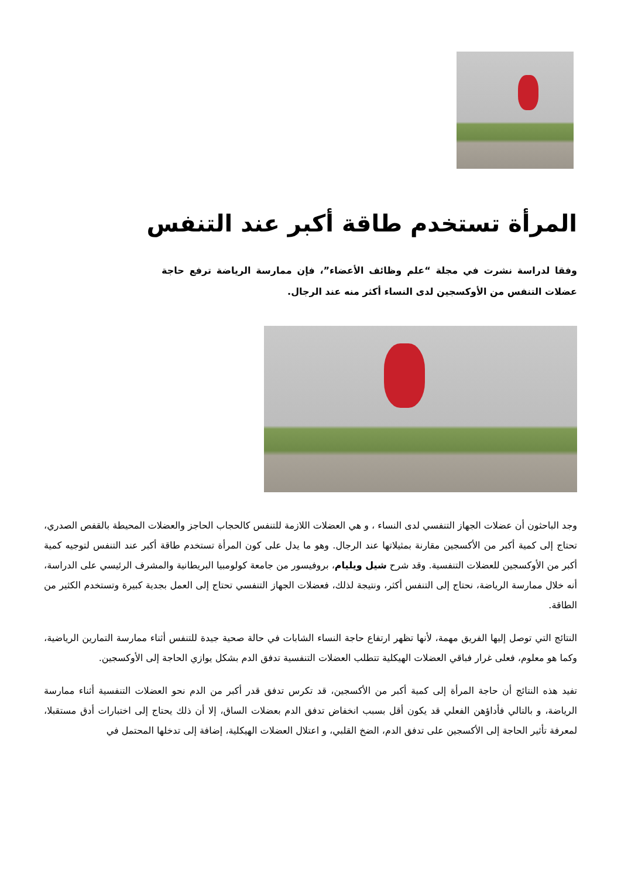المرأة تستخدم طاقة أكبر عند التنفس
وفقا لدراسة نشرت في مجلة “علم وظائف الأعضاء”، فإن ممارسة الرياضة ترفع حاجة عضلات التنفس من الأوكسجين لدى النساء أكثر منه عند الرجال.
وجد الباحثون أن عضلات الجهاز التنفسي لدى النساء ، و هي العضلات اللازمة للتنفس كالحجاب الحاجز والعضلات المحيطة بالقفص الصدري، تحتاج إلى كمية أكبر من الأكسجين مقارنة بمثيلاتها عند الرجال. وهو ما يدل على كون المرأة تستخدم طاقة أكبر عند التنفس لتوجيه كمية أكبر من الأوكسجين للعضلات التنفسية. وقد شرح شيل ويليام، بروفيسور من جامعة كولومبيا البريطانية والمشرف الرئيسي على الدراسة، أنه خلال ممارسة الرياضة، نحتاج إلى التنفس أكثر، ونتيجة لذلك، فعضلات الجهاز التنفسي تحتاج إلى العمل بجدية كبيرة وتستخدم الكثير من الطاقة.
النتائج التي توصل إليها الفريق مهمة، لأنها تظهر ارتفاع حاجة النساء الشابات في حالة صحية جيدة للتنفس أثناء ممارسة التمارين الرياضية، وكما هو معلوم، فعلى غرار فباقي العضلات الهيكلية تتطلب العضلات التنفسية تدفق الدم بشكل يوازي الحاجة إلى الأوكسجين.
تفيد هذه النتائج أن حاجة المرأة إلى كمية أكبر من الأكسجين، قد تكرس تدفق قدر أكبر من الدم نحو العضلات التنفسية أثناء ممارسة الرياضة، و بالتالي فأداؤهن الفعلي قد يكون أقل بسبب انخفاض تدفق الدم بعضلات الساق، إلا أن ذلك يحتاج إلى اختبارات أدق مستقبلا، لمعرفة تأثير الحاجة إلى الأكسجين على تدفق الدم، الضخ القلبي، و اعتلال العضلات الهيكلية، إضافة إلى تدخلها المحتمل في